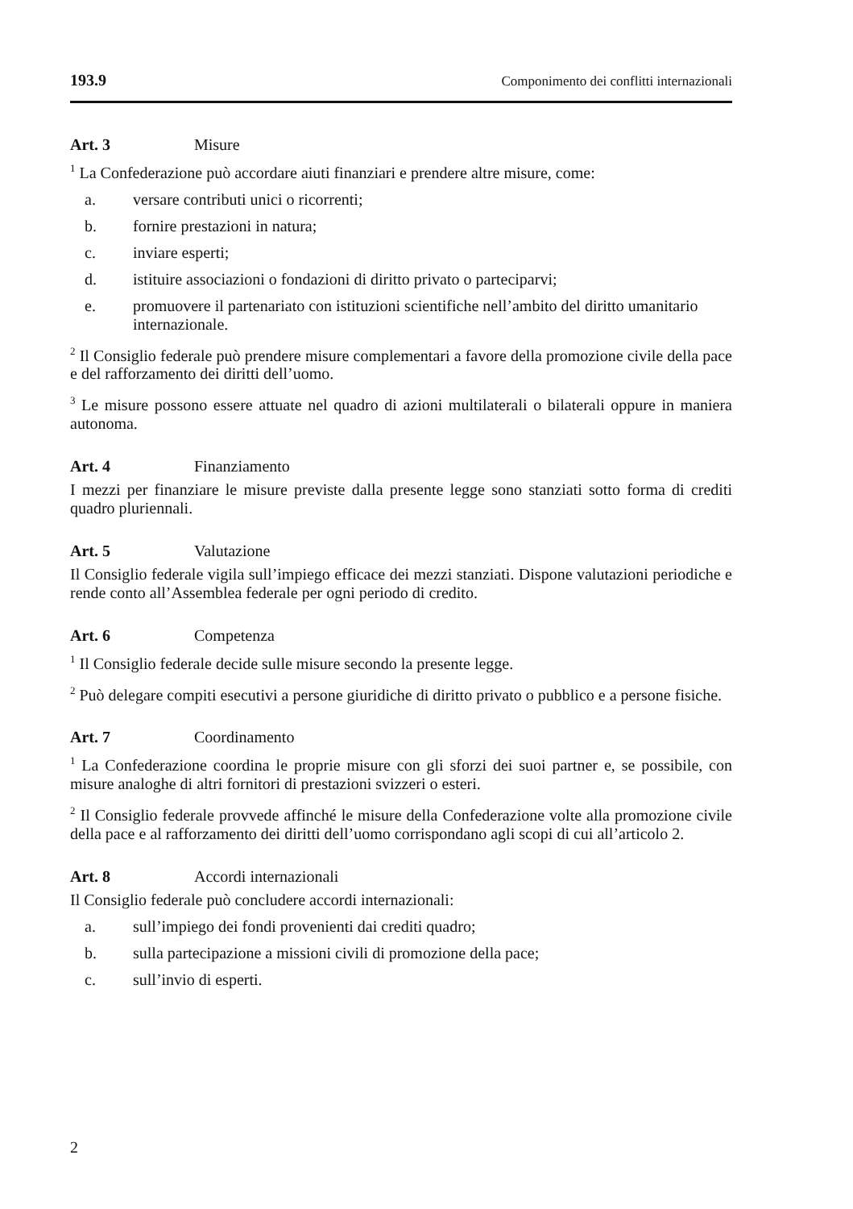193.9 Componimento dei conflitti internazionali
Art. 3 Misure
<sup>1</sup> La Confederazione può accordare aiuti finanziari e prendere altre misure, come:
a. versare contributi unici o ricorrenti;
b. fornire prestazioni in natura;
c. inviare esperti;
d. istituire associazioni o fondazioni di diritto privato o parteciparvi;
e. promuovere il partenariato con istituzioni scientifiche nell’ambito del diritto umanitario internazionale.
<sup>2</sup> Il Consiglio federale può prendere misure complementari a favore della promozione civile della pace e del rafforzamento dei diritti dell’uomo.
<sup>3</sup> Le misure possono essere attuate nel quadro di azioni multilaterali o bilaterali oppure in maniera autonoma.
Art. 4 Finanziamento
I mezzi per finanziare le misure previste dalla presente legge sono stanziati sotto forma di crediti quadro pluriennali.
Art. 5 Valutazione
Il Consiglio federale vigila sull’impiego efficace dei mezzi stanziati. Dispone valutazioni periodiche e rende conto all’Assemblea federale per ogni periodo di credito.
Art. 6 Competenza
<sup>1</sup> Il Consiglio federale decide sulle misure secondo la presente legge.
<sup>2</sup> Può delegare compiti esecutivi a persone giuridiche di diritto privato o pubblico e a persone fisiche.
Art. 7 Coordinamento
<sup>1</sup> La Confederazione coordina le proprie misure con gli sforzi dei suoi partner e, se possibile, con misure analoghe di altri fornitori di prestazioni svizzeri o esteri.
<sup>2</sup> Il Consiglio federale provvede affinché le misure della Confederazione volte alla promozione civile della pace e al rafforzamento dei diritti dell’uomo corrispondano agli scopi di cui all’articolo 2.
Art. 8 Accordi internazionali
Il Consiglio federale può concludere accordi internazionali:
a. sull’impiego dei fondi provenienti dai crediti quadro;
b. sulla partecipazione a missioni civili di promozione della pace;
c. sull’invio di esperti.
2